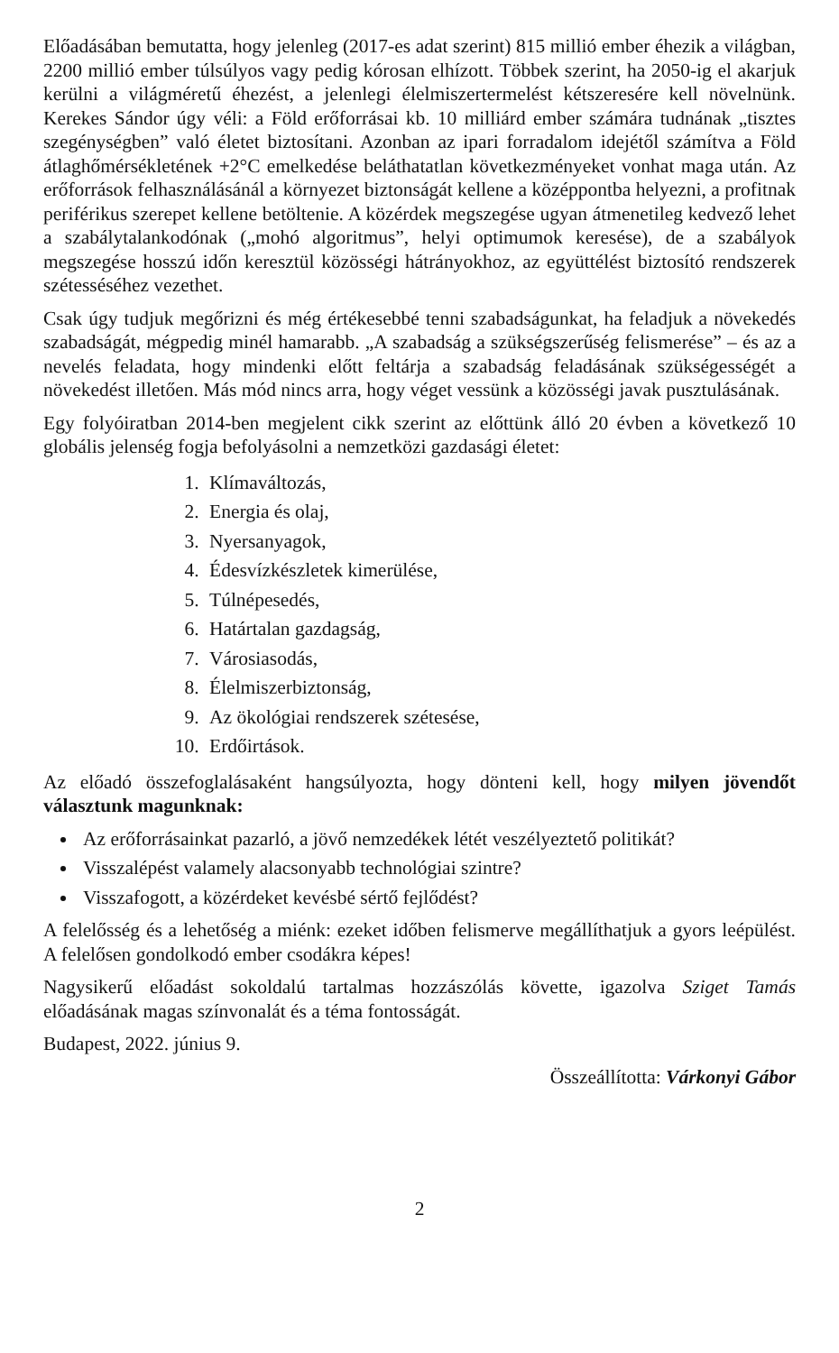Előadásában bemutatta, hogy jelenleg (2017-es adat szerint) 815 millió ember éhezik a világban, 2200 millió ember túlsúlyos vagy pedig kórosan elhízott. Többek szerint, ha 2050-ig el akarjuk kerülni a világméretű éhezést, a jelenlegi élelmiszertermelést kétszeresére kell növelnünk. Kerekes Sándor úgy véli: a Föld erőforrásai kb. 10 milliárd ember számára tudnának „tisztes szegénységben” való életet biztosítani. Azonban az ipari forradalom idejétől számítva a Föld átlaghőmérsékletének +2°C emelkedése beláthatatlan következményeket vonhat maga után. Az erőforrások felhasználásánál a környezet biztonságát kellene a középpontba helyezni, a profitnak periférikus szerepet kellene betöltenie. A közérdek megszegése ugyan átmenetileg kedvező lehet a szabálytalankodónak („mohó algoritmus”, helyi optimumok keresése), de a szabályok megszegése hosszú időn keresztül közösségi hátrányokhoz, az együttélést biztosító rendszerek szétesséséhez vezethet.
Csak úgy tudjuk megőrizni és még értékesebbé tenni szabadságunkat, ha feladjuk a növekedés szabadságát, mégpedig minél hamarabb. „A szabadság a szükségszerűség felismerése” – és az a nevelés feladata, hogy mindenki előtt feltárja a szabadság feladásának szükségességét a növekedést illetően. Más mód nincs arra, hogy véget vessünk a közösségi javak pusztulásának.
Egy folyóiratban 2014-ben megjelent cikk szerint az előttünk álló 20 évben a következő 10 globális jelenség fogja befolyásolni a nemzetközi gazdasági életet:
1. Klímaváltozás,
2. Energia és olaj,
3. Nyersanyagok,
4. Édesvízkészletek kimerülése,
5. Túlnépesedés,
6. Határtalan gazdagság,
7. Városiasodás,
8. Élelmiszerbiztonság,
9. Az ökológiai rendszerek szétesése,
10. Erdőirtások.
Az előadó összefoglalásaként hangsúlyozta, hogy dönteni kell, hogy milyen jövendőt választunk magunknak:
Az erőforrásainkat pazarló, a jövő nemzedékek létét veszélyeztető politikát?
Visszalépést valamely alacsonyabb technológiai szintre?
Visszafogott, a közérdeket kevésbé sértő fejlődést?
A felelősség és a lehetőség a miénk: ezeket időben felismerve megállíthatjuk a gyors leépülést. A felelősen gondolkodó ember csodákra képes!
Nagysikerű előadást sokoldalú tartalmas hozzászólás követte, igazolva Sziget Tamás előadásának magas színvonalát és a téma fontosságát.
Budapest, 2022. június 9.
Összeállította: Várkonyi Gábor
2